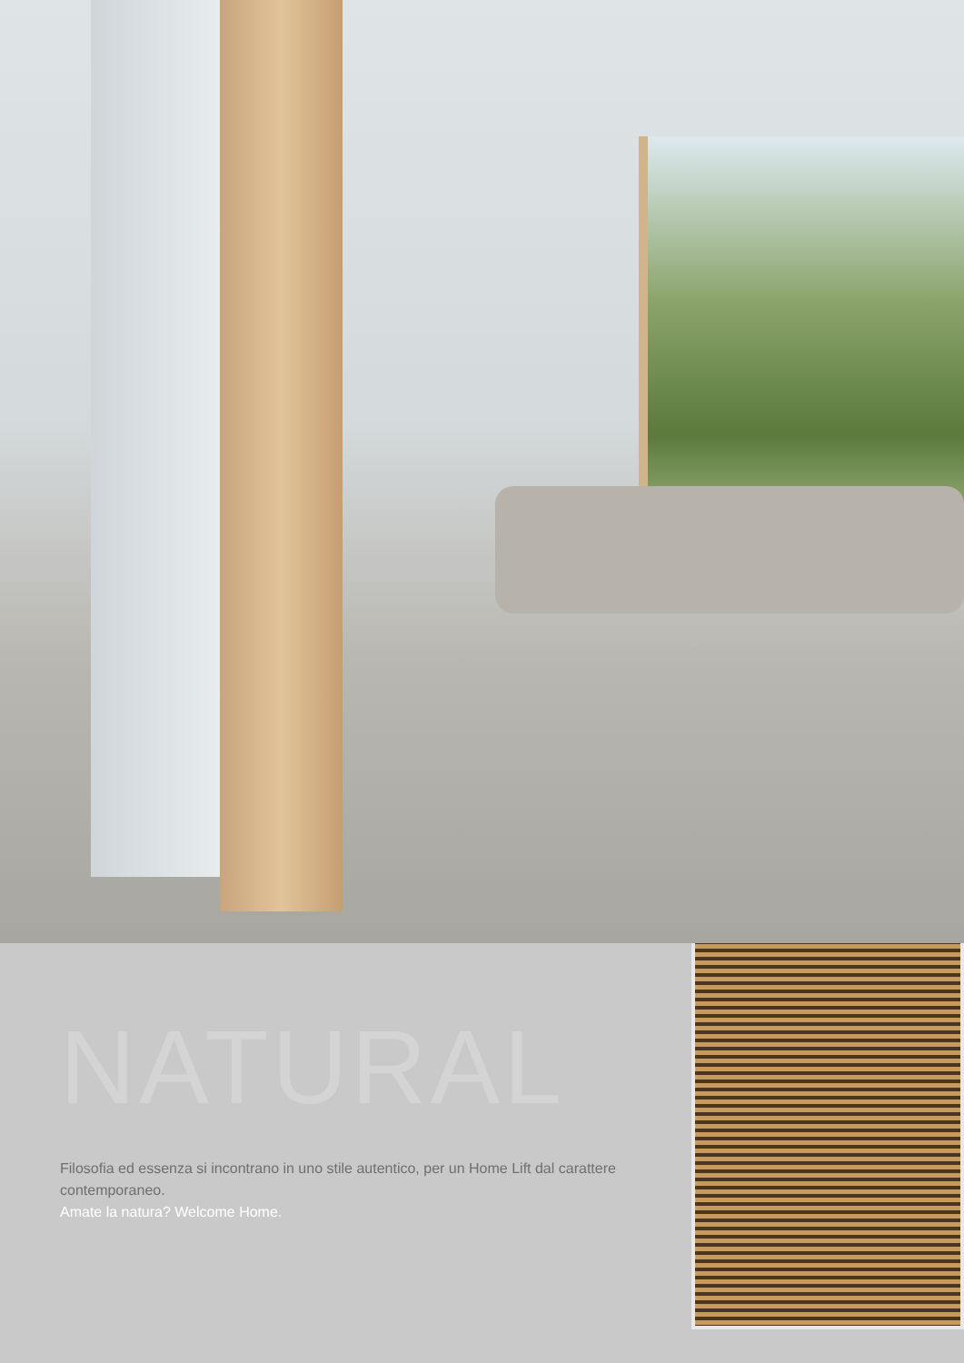NATURAL
Filosofia ed essenza si incontrano in uno stile autentico, per un Home Lift dal carattere contemporaneo.
Amate la natura? Welcome Home.